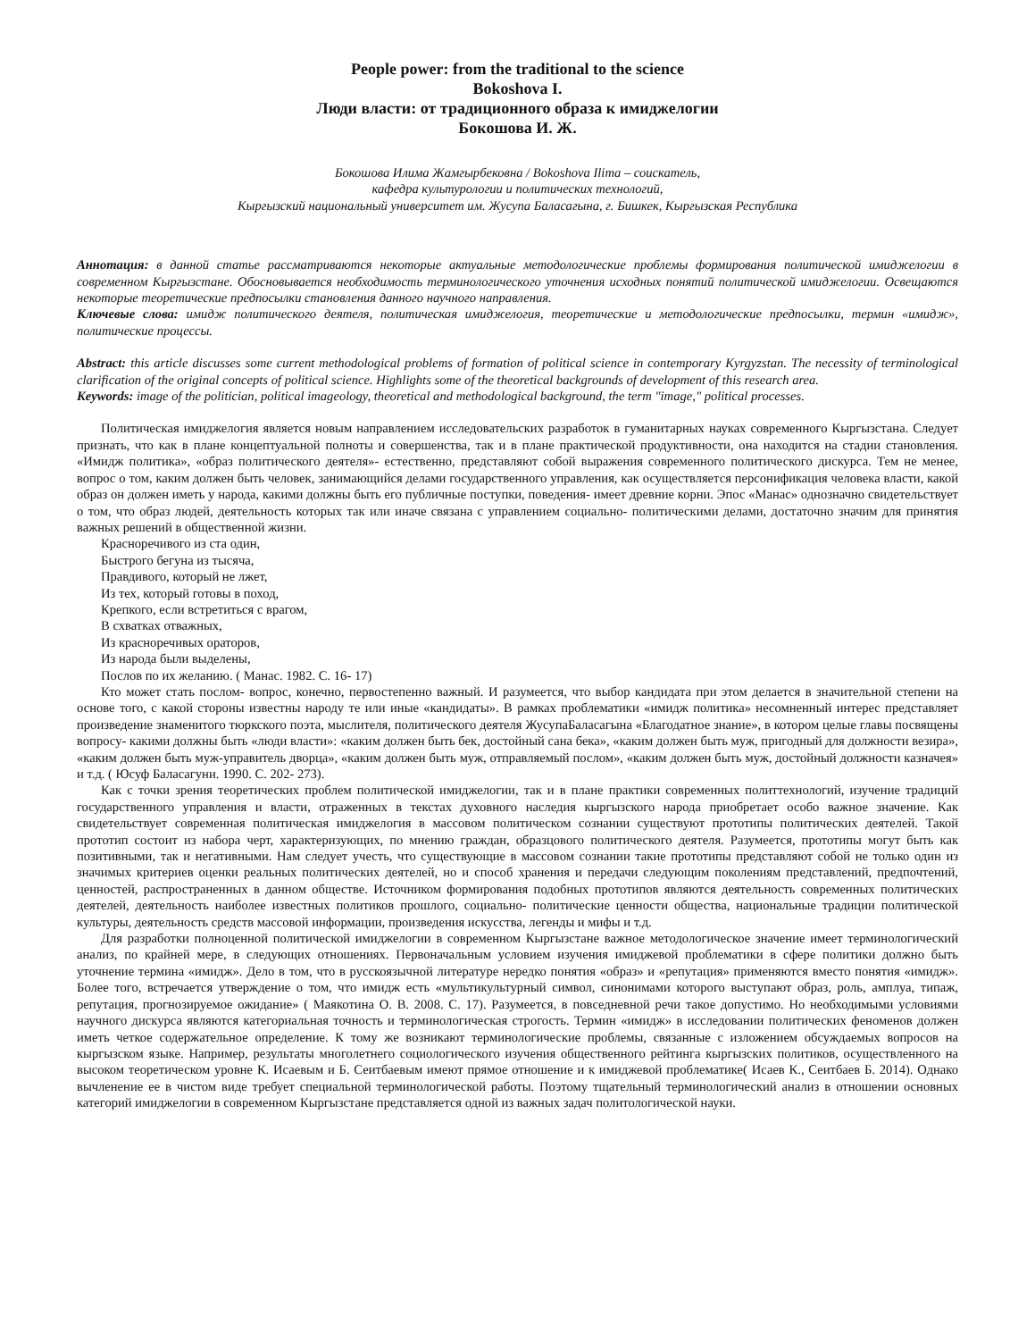People power: from the traditional to the science
Bokoshova I.
Люди власти: от традиционного образа к имиджелогии
Бокошова И. Ж.
Бокошова Илима Жамгырбековна / Bokoshova Ilima – соискатель,
кафедра культурологии и политических технологий,
Кыргызский национальный университет им. Жусупа Баласагына, г. Бишкек, Кыргызская Республика
Аннотация: в данной статье рассматриваются некоторые актуальные методологические проблемы формирования политической имиджелогии в современном Кыргызстане. Обосновывается необходимость терминологического уточнения исходных понятий политической имиджелогии. Освещаются некоторые теоретические предпосылки становления данного научного направления.
Ключевые слова: имидж политического деятеля, политическая имиджелогия, теоретические и методологические предпосылки, термин «имидж», политические процессы.
Abstract: this article discusses some current methodological problems of formation of political science in contemporary Kyrgyzstan. The necessity of terminological clarification of the original concepts of political science. Highlights some of the theoretical backgrounds of development of this research area.
Keywords: image of the politician, political imageology, theoretical and methodological background, the term "image," political processes.
Политическая имиджелогия является новым направлением исследовательских разработок в гуманитарных науках современного Кыргызстана. Следует признать, что как в плане концептуальной полноты и совершенства, так и в плане практической продуктивности, она находится на стадии становления. «Имидж политика», «образ политического деятеля»- естественно, представляют собой выражения современного политического дискурса. Тем не менее, вопрос о том, каким должен быть человек, занимающийся делами государственного управления, как осуществляется персонификация человека власти, какой образ он должен иметь у народа, какими должны быть его публичные поступки, поведения- имеет древние корни. Эпос «Манас» однозначно свидетельствует о том, что образ людей, деятельность которых так или иначе связана с управлением социально- политическими делами, достаточно значим для принятия важных решений в общественной жизни.
Красноречивого из ста один,
Быстрого бегуна из тысяча,
Правдивого, который не лжет,
Из тех, который готовы в поход,
Крепкого, если встретиться с врагом,
В схватках отважных,
Из красноречивых ораторов,
Из народа были выделены,
Послов по их желанию. ( Манас. 1982. С. 16- 17)
Кто может стать послом- вопрос, конечно, первостепенно важный. И разумеется, что выбор кандидата при этом делается в значительной степени на основе того, с какой стороны известны народу те или иные «кандидаты». В рамках проблематики «имидж политика» несомненный интерес представляет произведение знаменитого тюркского поэта, мыслителя, политического деятеля ЖусупаБаласагына «Благодатное знание», в котором целые главы посвящены вопросу- какими должны быть «люди власти»: «каким должен быть бек, достойный сана бека», «каким должен быть муж, пригодный для должности везира», «каким должен быть муж-управитель дворца», «каким должен быть муж, отправляемый послом», «каким должен быть муж, достойный должности казначея» и т.д. ( Юсуф Баласагуни. 1990. С. 202- 273).
Как с точки зрения теоретических проблем политической имиджелогии, так и в плане практики современных политтехнологий, изучение традиций государственного управления и власти, отраженных в текстах духовного наследия кыргызского народа приобретает особо важное значение. Как свидетельствует современная политическая имиджелогия в массовом политическом сознании существуют прототипы политических деятелей. Такой прототип состоит из набора черт, характеризующих, по мнению граждан, образцового политического деятеля. Разумеется, прототипы могут быть как позитивными, так и негативными. Нам следует учесть, что существующие в массовом сознании такие прототипы представляют собой не только один из значимых критериев оценки реальных политических деятелей, но и способ хранения и передачи следующим поколениям представлений, предпочтений, ценностей, распространенных в данном обществе. Источником формирования подобных прототипов являются деятельность современных политических деятелей, деятельность наиболее известных политиков прошлого, социально- политические ценности общества, национальные традиции политической культуры, деятельность средств массовой информации, произведения искусства, легенды и мифы и т.д.
Для разработки полноценной политической имиджелогии в современном Кыргызстане важное методологическое значение имеет терминологический анализ, по крайней мере, в следующих отношениях. Первоначальным условием изучения имиджевой проблематики в сфере политики должно быть уточнение термина «имидж». Дело в том, что в русскоязычной литературе нередко понятия «образ» и «репутация» применяются вместо понятия «имидж». Более того, встречается утверждение о том, что имидж есть «мультикультурный символ, синонимами которого выступают образ, роль, амплуа, типаж, репутация, прогнозируемое ожидание» ( Маякотина О. В. 2008. С. 17). Разумеется, в повседневной речи такое допустимо. Но необходимыми условиями научного дискурса являются категориальная точность и терминологическая строгость. Термин «имидж» в исследовании политических феноменов должен иметь четкое содержательное определение. К тому же возникают терминологические проблемы, связанные с изложением обсуждаемых вопросов на кыргызском языке. Например, результаты многолетнего социологического изучения общественного рейтинга кыргызских политиков, осуществленного на высоком теоретическом уровне К. Исаевым и Б. Сеитбаевым имеют прямое отношение и к имиджевой проблематике( Исаев К., Сеитбаев Б. 2014). Однако вычленение ее в чистом виде требует специальной терминологической работы. Поэтому тщательный терминологический анализ в отношении основных категорий имиджелогии в современном Кыргызстане представляется одной из важных задач политологической науки.